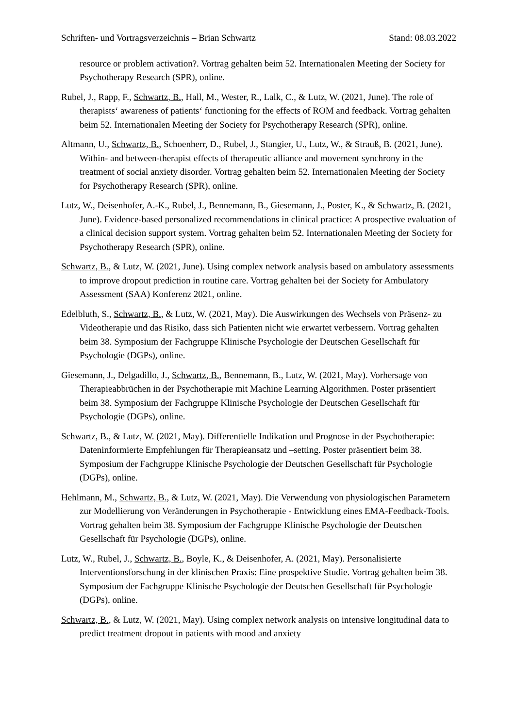Schriften- und Vortragsverzeichnis – Brian Schwartz Stand: 08.03.2022
resource or problem activation?. Vortrag gehalten beim 52. Internationalen Meeting der Society for Psychotherapy Research (SPR), online.
Rubel, J., Rapp, F., Schwartz, B., Hall, M., Wester, R., Lalk, C., & Lutz, W. (2021, June). The role of therapists‘ awareness of patients‘ functioning for the effects of ROM and feedback. Vortrag gehalten beim 52. Internationalen Meeting der Society for Psychotherapy Research (SPR), online.
Altmann, U., Schwartz, B., Schoenherr, D., Rubel, J., Stangier, U., Lutz, W., & Strauß, B. (2021, June). Within- and between-therapist effects of therapeutic alliance and movement synchrony in the treatment of social anxiety disorder. Vortrag gehalten beim 52. Internationalen Meeting der Society for Psychotherapy Research (SPR), online.
Lutz, W., Deisenhofer, A.-K., Rubel, J., Bennemann, B., Giesemann, J., Poster, K., & Schwartz, B. (2021, June). Evidence-based personalized recommendations in clinical practice: A prospective evaluation of a clinical decision support system. Vortrag gehalten beim 52. Internationalen Meeting der Society for Psychotherapy Research (SPR), online.
Schwartz, B., & Lutz, W. (2021, June). Using complex network analysis based on ambulatory assessments to improve dropout prediction in routine care. Vortrag gehalten bei der Society for Ambulatory Assessment (SAA) Konferenz 2021, online.
Edelbluth, S., Schwartz, B., & Lutz, W. (2021, May). Die Auswirkungen des Wechsels von Präsenz- zu Videotherapie und das Risiko, dass sich Patienten nicht wie erwartet verbessern. Vortrag gehalten beim 38. Symposium der Fachgruppe Klinische Psychologie der Deutschen Gesellschaft für Psychologie (DGPs), online.
Giesemann, J., Delgadillo, J., Schwartz, B., Bennemann, B., Lutz, W. (2021, May). Vorhersage von Therapieabbrüchen in der Psychotherapie mit Machine Learning Algorithmen. Poster präsentiert beim 38. Symposium der Fachgruppe Klinische Psychologie der Deutschen Gesellschaft für Psychologie (DGPs), online.
Schwartz, B., & Lutz, W. (2021, May). Differentielle Indikation und Prognose in der Psychotherapie: Dateninformierte Empfehlungen für Therapieansatz und –setting. Poster präsentiert beim 38. Symposium der Fachgruppe Klinische Psychologie der Deutschen Gesellschaft für Psychologie (DGPs), online.
Hehlmann, M., Schwartz, B., & Lutz, W. (2021, May). Die Verwendung von physiologischen Parametern zur Modellierung von Veränderungen in Psychotherapie - Entwicklung eines EMA-Feedback-Tools. Vortrag gehalten beim 38. Symposium der Fachgruppe Klinische Psychologie der Deutschen Gesellschaft für Psychologie (DGPs), online.
Lutz, W., Rubel, J., Schwartz, B., Boyle, K., & Deisenhofer, A. (2021, May). Personalisierte Interventionsforschung in der klinischen Praxis: Eine prospektive Studie. Vortrag gehalten beim 38. Symposium der Fachgruppe Klinische Psychologie der Deutschen Gesellschaft für Psychologie (DGPs), online.
Schwartz, B., & Lutz, W. (2021, May). Using complex network analysis on intensive longitudinal data to predict treatment dropout in patients with mood and anxiety